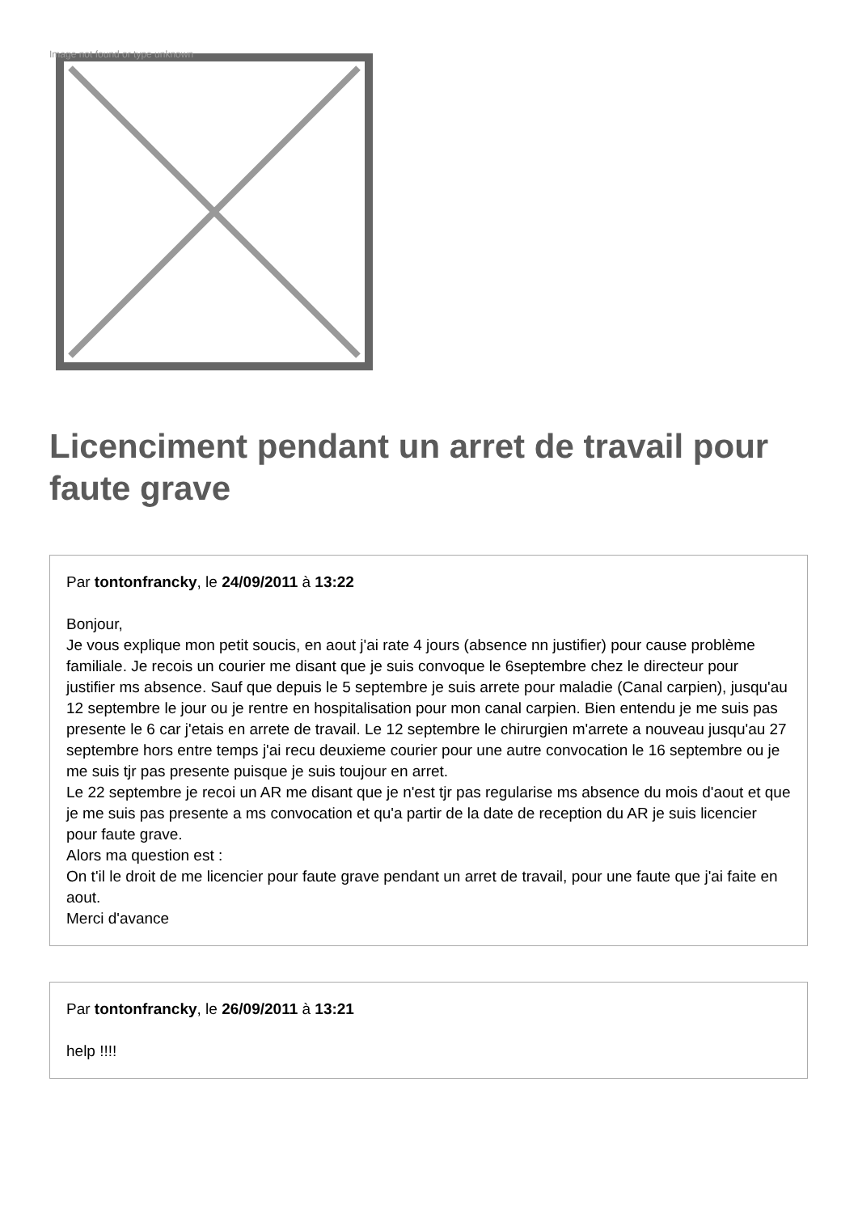Image not found or type unknown
Licenciment pendant un arret de travail pour faute grave
Par tontonfrancky, le 24/09/2011 à 13:22
Bonjour,
Je vous explique mon petit soucis, en aout j'ai rate 4 jours (absence nn justifier) pour cause problème familiale. Je recois un courier me disant que je suis convoque le 6septembre chez le directeur pour justifier ms absence. Sauf que depuis le 5 septembre je suis arrete pour maladie (Canal carpien), jusqu'au 12 septembre le jour ou je rentre en hospitalisation pour mon canal carpien. Bien entendu je me suis pas presente le 6 car j'etais en arrete de travail. Le 12 septembre le chirurgien m'arrete a nouveau jusqu'au 27 septembre hors entre temps j'ai recu deuxieme courier pour une autre convocation le 16 septembre ou je me suis tjr pas presente puisque je suis toujour en arret.
Le 22 septembre je recoi un AR me disant que je n'est tjr pas regularise ms absence du mois d'aout et que je me suis pas presente a ms convocation et qu'a partir de la date de reception du AR je suis licencier pour faute grave.
Alors ma question est :
On t'il le droit de me licencier pour faute grave pendant un arret de travail, pour une faute que j'ai faite en aout.
Merci d'avance
Par tontonfrancky, le 26/09/2011 à 13:21
help !!!!